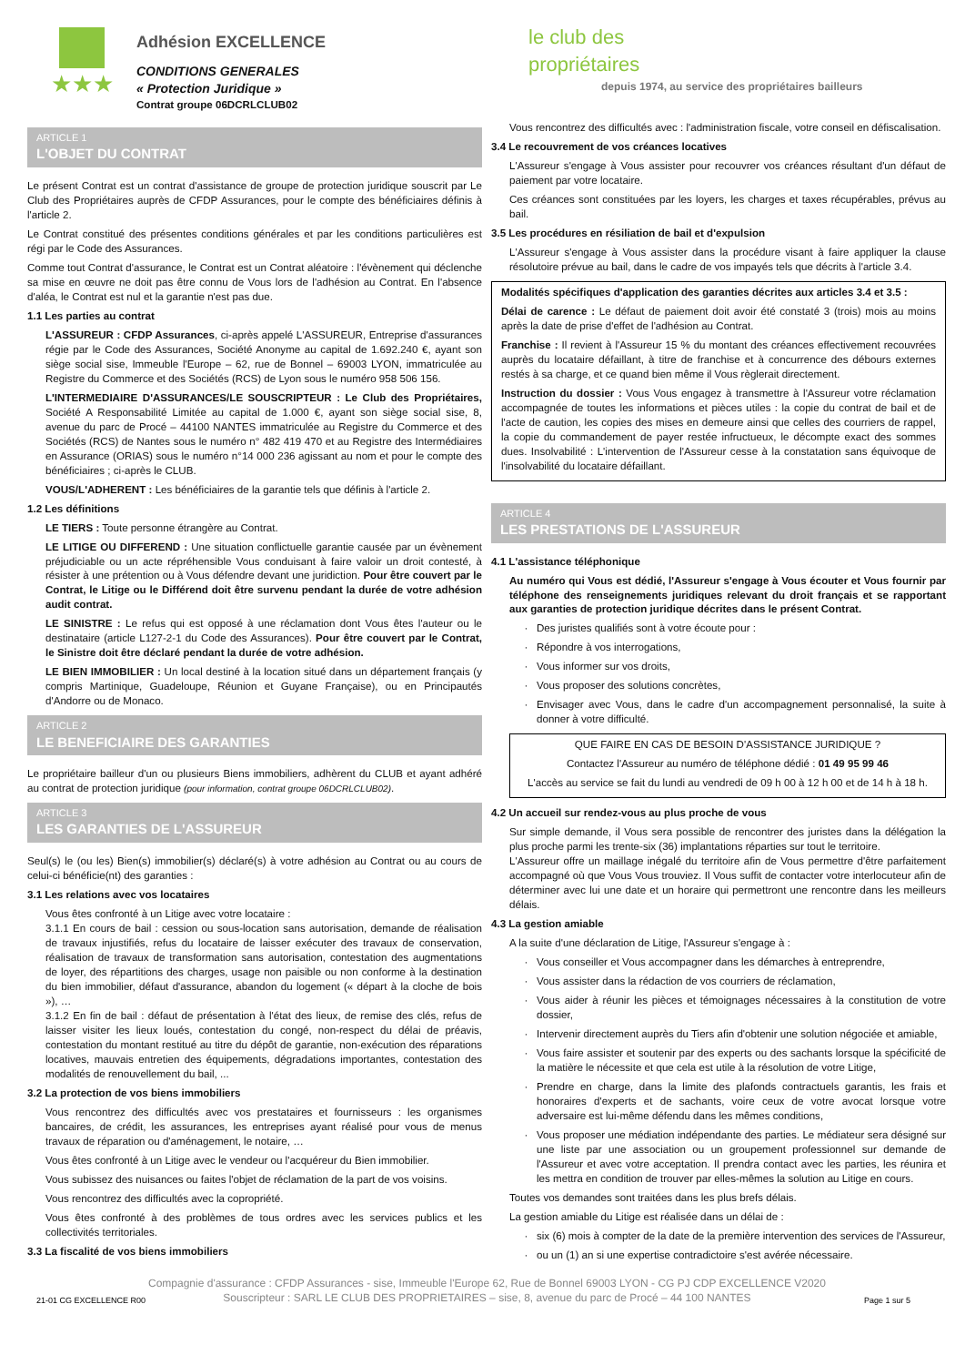★★★
Adhésion EXCELLENCE
CONDITIONS GENERALES
« Protection Juridique »
Contrat groupe 06DCRLCLUB02
le club des
propriétaires
depuis 1974, au service des propriétaires bailleurs
ARTICLE 1
L'OBJET DU CONTRAT
Le présent Contrat est un contrat d'assistance de groupe de protection juridique souscrit par Le Club des Propriétaires auprès de CFDP Assurances, pour le compte des bénéficiaires définis à l'article 2.
Le Contrat constitué des présentes conditions générales et par les conditions particulières est régi par le Code des Assurances.
Comme tout Contrat d'assurance, le Contrat est un Contrat aléatoire : l'évènement qui déclenche sa mise en œuvre ne doit pas être connu de Vous lors de l'adhésion au Contrat. En l'absence d'aléa, le Contrat est nul et la garantie n'est pas due.
1.1 Les parties au contrat
L'ASSUREUR : CFDP Assurances, ci-après appelé L'ASSUREUR, Entreprise d'assurances régie par le Code des Assurances, Société Anonyme au capital de 1.692.240 €, ayant son siège social sise, Immeuble l'Europe – 62, rue de Bonnel – 69003 LYON, immatriculée au Registre du Commerce et des Sociétés (RCS) de Lyon sous le numéro 958 506 156.
L'INTERMEDIAIRE D'ASSURANCES/LE SOUSCRIPTEUR : Le Club des Propriétaires, Société A Responsabilité Limitée au capital de 1.000 €, ayant son siège social sise, 8, avenue du parc de Procé – 44100 NANTES immatriculée au Registre du Commerce et des Sociétés (RCS) de Nantes sous le numéro n° 482 419 470 et au Registre des Intermédiaires en Assurance (ORIAS) sous le numéro n°14 000 236 agissant au nom et pour le compte des bénéficiaires ; ci-après le CLUB.
VOUS/L'ADHERENT : Les bénéficiaires de la garantie tels que définis à l'article 2.
1.2 Les définitions
LE TIERS : Toute personne étrangère au Contrat.
LE LITIGE OU DIFFEREND : Une situation conflictuelle garantie causée par un évènement préjudiciable ou un acte répréhensible Vous conduisant à faire valoir un droit contesté, à résister à une prétention ou à Vous défendre devant une juridiction. Pour être couvert par le Contrat, le Litige ou le Différend doit être survenu pendant la durée de votre adhésion audit contrat.
LE SINISTRE : Le refus qui est opposé à une réclamation dont Vous êtes l'auteur ou le destinataire (article L127-2-1 du Code des Assurances). Pour être couvert par le Contrat, le Sinistre doit être déclaré pendant la durée de votre adhésion.
LE BIEN IMMOBILIER : Un local destiné à la location situé dans un département français (y compris Martinique, Guadeloupe, Réunion et Guyane Française), ou en Principautés d'Andorre ou de Monaco.
ARTICLE 2
LE BENEFICIAIRE DES GARANTIES
Le propriétaire bailleur d'un ou plusieurs Biens immobiliers, adhèrent du CLUB et ayant adhéré au contrat de protection juridique (pour information, contrat groupe 06DCRLCLUB02).
ARTICLE 3
LES GARANTIES DE L'ASSUREUR
Seul(s) le (ou les) Bien(s) immobilier(s) déclaré(s) à votre adhésion au Contrat ou au cours de celui-ci bénéficie(nt) des garanties :
3.1 Les relations avec vos locataires
Vous êtes confronté à un Litige avec votre locataire :
3.1.1 En cours de bail : cession ou sous-location sans autorisation, demande de réalisation de travaux injustifiés, refus du locataire de laisser exécuter des travaux de conservation, réalisation de travaux de transformation sans autorisation, contestation des augmentations de loyer, des répartitions des charges, usage non paisible ou non conforme à la destination du bien immobilier, défaut d'assurance, abandon du logement (« départ à la cloche de bois »), …
3.1.2 En fin de bail : défaut de présentation à l'état des lieux, de remise des clés, refus de laisser visiter les lieux loués, contestation du congé, non-respect du délai de préavis, contestation du montant restitué au titre du dépôt de garantie, non-exécution des réparations locatives, mauvais entretien des équipements, dégradations importantes, contestation des modalités de renouvellement du bail, ...
3.2 La protection de vos biens immobiliers
Vous rencontrez des difficultés avec vos prestataires et fournisseurs : les organismes bancaires, de crédit, les assurances, les entreprises ayant réalisé pour vous de menus travaux de réparation ou d'aménagement, le notaire, …
Vous êtes confronté à un Litige avec le vendeur ou l'acquéreur du Bien immobilier.
Vous subissez des nuisances ou faites l'objet de réclamation de la part de vos voisins.
Vous rencontrez des difficultés avec la copropriété.
Vous êtes confronté à des problèmes de tous ordres avec les services publics et les collectivités territoriales.
3.3 La fiscalité de vos biens immobiliers
Vous rencontrez des difficultés avec : l'administration fiscale, votre conseil en défiscalisation.
3.4 Le recouvrement de vos créances locatives
L'Assureur s'engage à Vous assister pour recouvrer vos créances résultant d'un défaut de paiement par votre locataire.
Ces créances sont constituées par les loyers, les charges et taxes récupérables, prévus au bail.
3.5 Les procédures en résiliation de bail et d'expulsion
L'Assureur s'engage à Vous assister dans la procédure visant à faire appliquer la clause résolutoire prévue au bail, dans le cadre de vos impayés tels que décrits à l'article 3.4.
Modalités spécifiques d'application des garanties décrites aux articles 3.4 et 3.5 :
Délai de carence : Le défaut de paiement doit avoir été constaté 3 (trois) mois au moins après la date de prise d'effet de l'adhésion au Contrat.
Franchise : Il revient à l'Assureur 15 % du montant des créances effectivement recouvrées auprès du locataire défaillant, à titre de franchise et à concurrence des débours externes restés à sa charge, et ce quand bien même il Vous règlerait directement.
Instruction du dossier : Vous Vous engagez à transmettre à l'Assureur votre réclamation accompagnée de toutes les informations et pièces utiles : la copie du contrat de bail et de l'acte de caution, les copies des mises en demeure ainsi que celles des courriers de rappel, la copie du commandement de payer restée infructueux, le décompte exact des sommes dues. Insolvabilité : L'intervention de l'Assureur cesse à la constatation sans équivoque de l'insolvabilité du locataire défaillant.
ARTICLE 4
LES PRESTATIONS DE L'ASSUREUR
4.1 L'assistance téléphonique
Au numéro qui Vous est dédié, l'Assureur s'engage à Vous écouter et Vous fournir par téléphone des renseignements juridiques relevant du droit français et se rapportant aux garanties de protection juridique décrites dans le présent Contrat.
Des juristes qualifiés sont à votre écoute pour :
Répondre à vos interrogations,
Vous informer sur vos droits,
Vous proposer des solutions concrètes,
Envisager avec Vous, dans le cadre d'un accompagnement personnalisé, la suite à donner à votre difficulté.
QUE FAIRE EN CAS DE BESOIN D'ASSISTANCE JURIDIQUE ?
Contactez l'Assureur au numéro de téléphone dédié : 01 49 95 99 46
L'accès au service se fait du lundi au vendredi de 09 h 00 à 12 h 00 et de 14 h à 18 h.
4.2 Un accueil sur rendez-vous au plus proche de vous
Sur simple demande, il Vous sera possible de rencontrer des juristes dans la délégation la plus proche parmi les trente-six (36) implantations réparties sur tout le territoire.
L'Assureur offre un maillage inégalé du territoire afin de Vous permettre d'être parfaitement accompagné où que Vous Vous trouviez. Il Vous suffit de contacter votre interlocuteur afin de déterminer avec lui une date et un horaire qui permettront une rencontre dans les meilleurs délais.
4.3 La gestion amiable
A la suite d'une déclaration de Litige, l'Assureur s'engage à :
Vous conseiller et Vous accompagner dans les démarches à entreprendre,
Vous assister dans la rédaction de vos courriers de réclamation,
Vous aider à réunir les pièces et témoignages nécessaires à la constitution de votre dossier,
Intervenir directement auprès du Tiers afin d'obtenir une solution négociée et amiable,
Vous faire assister et soutenir par des experts ou des sachants lorsque la spécificité de la matière le nécessite et que cela est utile à la résolution de votre Litige,
Prendre en charge, dans la limite des plafonds contractuels garantis, les frais et honoraires d'experts et de sachants, voire ceux de votre avocat lorsque votre adversaire est lui-même défendu dans les mêmes conditions,
Vous proposer une médiation indépendante des parties. Le médiateur sera désigné sur une liste par une association ou un groupement professionnel sur demande de l'Assureur et avec votre acceptation. Il prendra contact avec les parties, les réunira et les mettra en condition de trouver par elles-mêmes la solution au Litige en cours.
Toutes vos demandes sont traitées dans les plus brefs délais.
La gestion amiable du Litige est réalisée dans un délai de :
six (6) mois à compter de la date de la première intervention des services de l'Assureur,
ou un (1) an si une expertise contradictoire s'est avérée nécessaire.
Compagnie d'assurance : CFDP Assurances - sise, Immeuble l'Europe 62, Rue de Bonnel 69003 LYON - CG PJ CDP EXCELLENCE V2020
21-01 CG EXCELLENCE R00
Souscripteur : SARL LE CLUB DES PROPRIETAIRES – sise, 8, avenue du parc de Procé – 44 100 NANTES
Page 1 sur 5